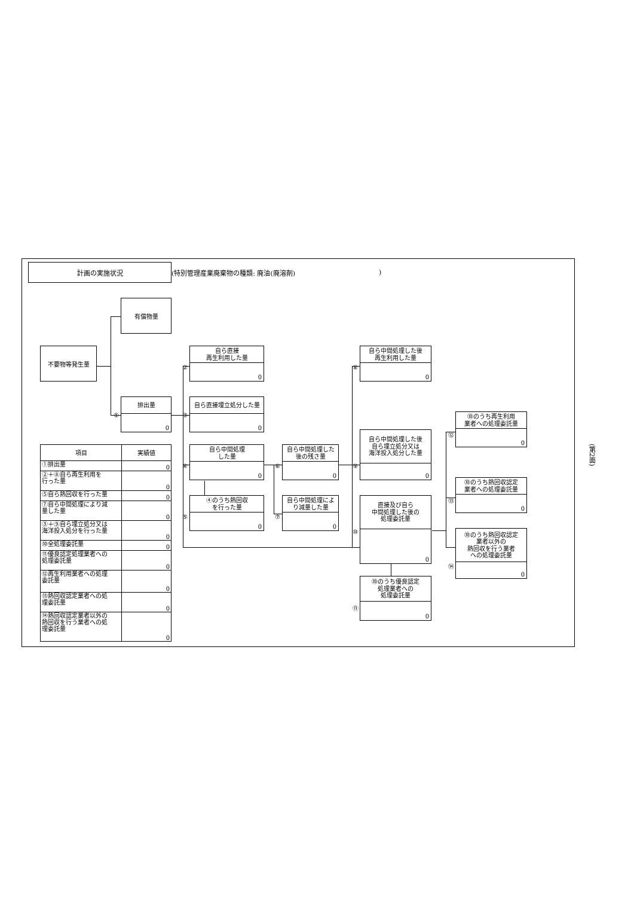計画の実施状況
(特別管理産業廃棄物の種類: 廃油(廃溶剤))
有償物量
不要物等発生量
自ら直接
再生利用した量
0
②
自ら中間処理した後
再生利用した量
0
⑧
排出量
0
①
自ら直接埋立処分した量
0
③
⑩のうち再生利用
業者への処理委託量
0
⑫
自ら中間処理した後
自ら埋立処分又は
海洋投入処分した量
0
⑨
| 項目 | 実績値 |
| --- | --- |
| ①排出量 | 0 |
| ②＋⑧自ら再生利用を 行った量 | 0 |
| ⑤自ら熱回収を行った量 | 0 |
| ⑦自ら中間処理により減 量した量 | 0 |
| ③＋⑨自ら埋立処分又は 海洋投入処分を行った量 | 0 |
| ⑩全処理委託量 | 0 |
| ⑪優良認定処理業者への 処理委託量 | 0 |
| ⑫再生利用業者への処理 委託量 | 0 |
| ⑬熱回収認定業者への処 理委託量 | 0 |
| ⑭熱回収認定業者以外の 熱回収を行う業者への処 理委託量 | 0 |
自ら中間処理
した量
0
④
自ら中間処理した
後の残さ量
0
⑥
⑩のうち熱回収認定
業者への処理委託量
0
⑬
④のうち熱回収
を行った量
0
⑤
自ら中間処理によ
り減量した量
0
⑦
直接及び自ら
中間処理した後の
処理委託量
0
⑩
⑩のうち熱回収認定
業者以外の
熱回収を行う業者
への処理委託量
0
⑭
⑩のうち優良認定
処理業者への
処理委託量
0
⑪
(第2面)